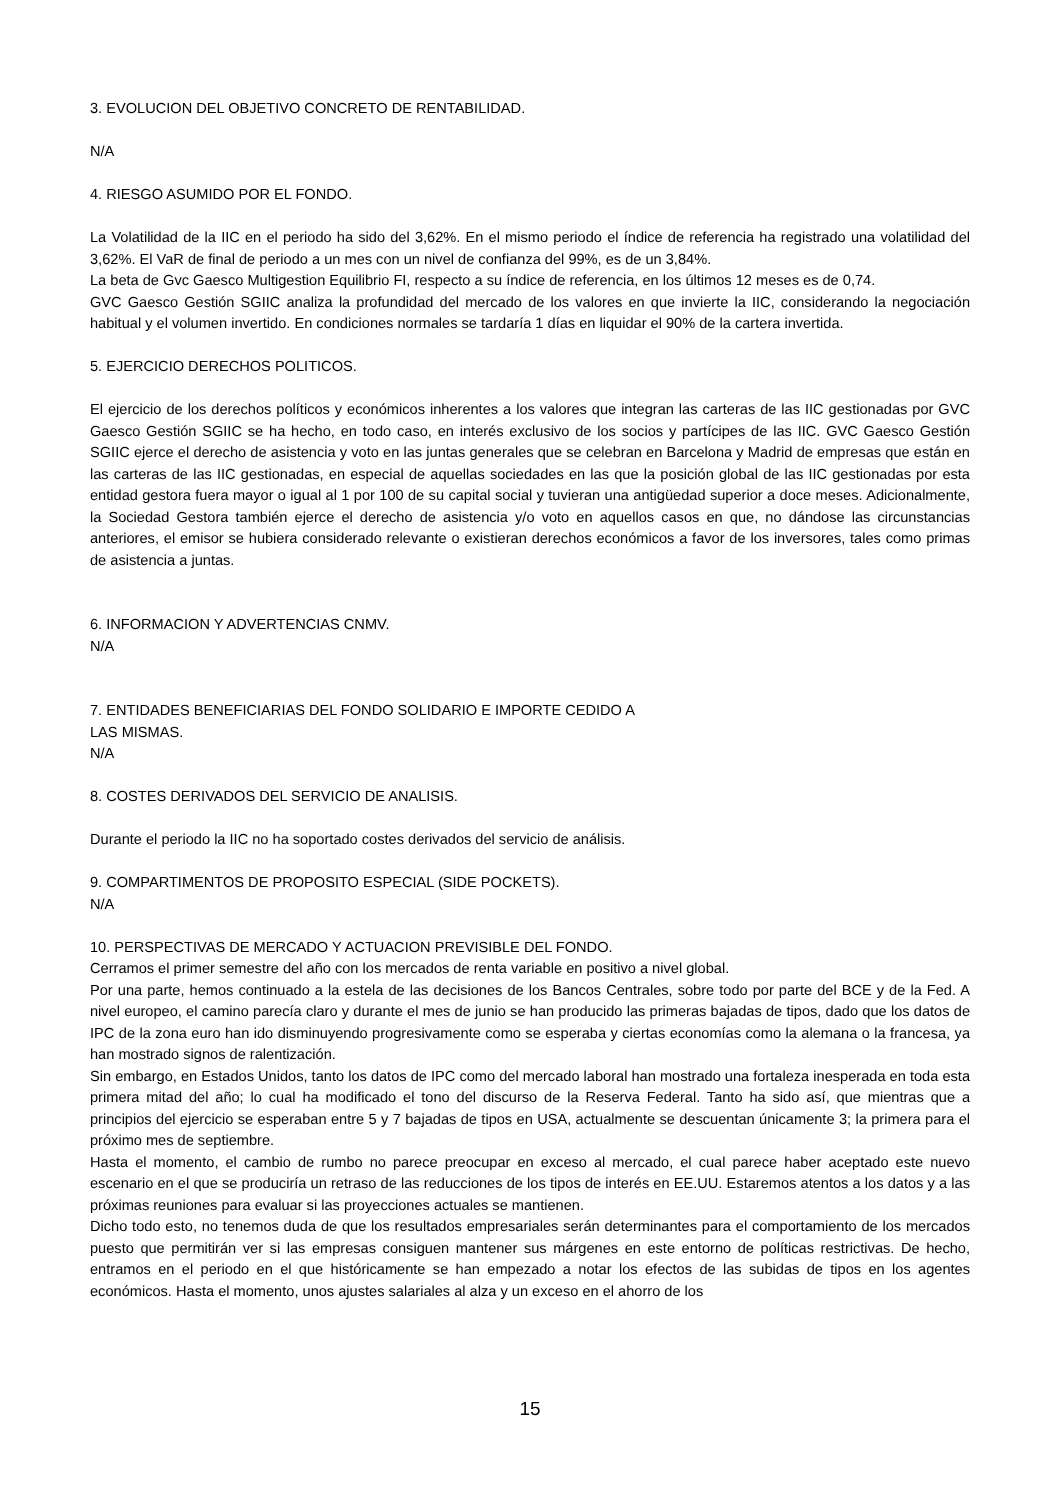3. EVOLUCION DEL OBJETIVO CONCRETO DE RENTABILIDAD.
N/A
4. RIESGO ASUMIDO POR EL FONDO.
La Volatilidad de la IIC en el periodo ha sido del 3,62%. En el mismo periodo el índice de referencia ha registrado una volatilidad del 3,62%. El VaR de final de periodo a un mes con un nivel de confianza del 99%, es de un 3,84%.
La beta de Gvc Gaesco Multigestion Equilibrio FI, respecto a su índice de referencia, en los últimos 12 meses es de 0,74.
GVC Gaesco Gestión SGIIC analiza la profundidad del mercado de los valores en que invierte la IIC, considerando la negociación habitual y el volumen invertido. En condiciones normales se tardaría 1 días en liquidar el 90% de la cartera invertida.
5. EJERCICIO DERECHOS POLITICOS.
El ejercicio de los derechos políticos y económicos inherentes a los valores que integran las carteras de las IIC gestionadas por GVC Gaesco Gestión SGIIC se ha hecho, en todo caso, en interés exclusivo de los socios y partícipes de las IIC. GVC Gaesco Gestión SGIIC ejerce el derecho de asistencia y voto en las juntas generales que se celebran en Barcelona y Madrid de empresas que están en las carteras de las IIC gestionadas, en especial de aquellas sociedades en las que la posición global de las IIC gestionadas por esta entidad gestora fuera mayor o igual al 1 por 100 de su capital social y tuvieran una antigüedad superior a doce meses. Adicionalmente, la Sociedad Gestora también ejerce el derecho de asistencia y/o voto en aquellos casos en que, no dándose las circunstancias anteriores, el emisor se hubiera considerado relevante o existieran derechos económicos a favor de los inversores, tales como primas de asistencia a juntas.
6. INFORMACION Y ADVERTENCIAS CNMV.
N/A
7. ENTIDADES BENEFICIARIAS DEL FONDO SOLIDARIO E IMPORTE CEDIDO A
LAS MISMAS.
N/A
8. COSTES DERIVADOS DEL SERVICIO DE ANALISIS.
Durante el periodo la IIC no ha soportado costes derivados del servicio de análisis.
9. COMPARTIMENTOS DE PROPOSITO ESPECIAL (SIDE POCKETS).
N/A
10. PERSPECTIVAS DE MERCADO Y ACTUACION PREVISIBLE DEL FONDO.
Cerramos el primer semestre del año con los mercados de renta variable en positivo a nivel global.
Por una parte, hemos continuado a la estela de las decisiones de los Bancos Centrales, sobre todo por parte del BCE y de la Fed. A nivel europeo, el camino parecía claro y durante el mes de junio se han producido las primeras bajadas de tipos, dado que los datos de IPC de la zona euro han ido disminuyendo progresivamente como se esperaba y ciertas economías como la alemana o la francesa, ya han mostrado signos de ralentización.
Sin embargo, en Estados Unidos, tanto los datos de IPC como del mercado laboral han mostrado una fortaleza inesperada en toda esta primera mitad del año; lo cual ha modificado el tono del discurso de la Reserva Federal. Tanto ha sido así, que mientras que a principios del ejercicio se esperaban entre 5 y 7 bajadas de tipos en USA, actualmente se descuentan únicamente 3; la primera para el próximo mes de septiembre.
Hasta el momento, el cambio de rumbo no parece preocupar en exceso al mercado, el cual parece haber aceptado este nuevo escenario en el que se produciría un retraso de las reducciones de los tipos de interés en EE.UU. Estaremos atentos a los datos y a las próximas reuniones para evaluar si las proyecciones actuales se mantienen.
Dicho todo esto, no tenemos duda de que los resultados empresariales serán determinantes para el comportamiento de los mercados puesto que permitirán ver si las empresas consiguen mantener sus márgenes en este entorno de políticas restrictivas. De hecho, entramos en el periodo en el que históricamente se han empezado a notar los efectos de las subidas de tipos en los agentes económicos. Hasta el momento, unos ajustes salariales al alza y un exceso en el ahorro de los
15